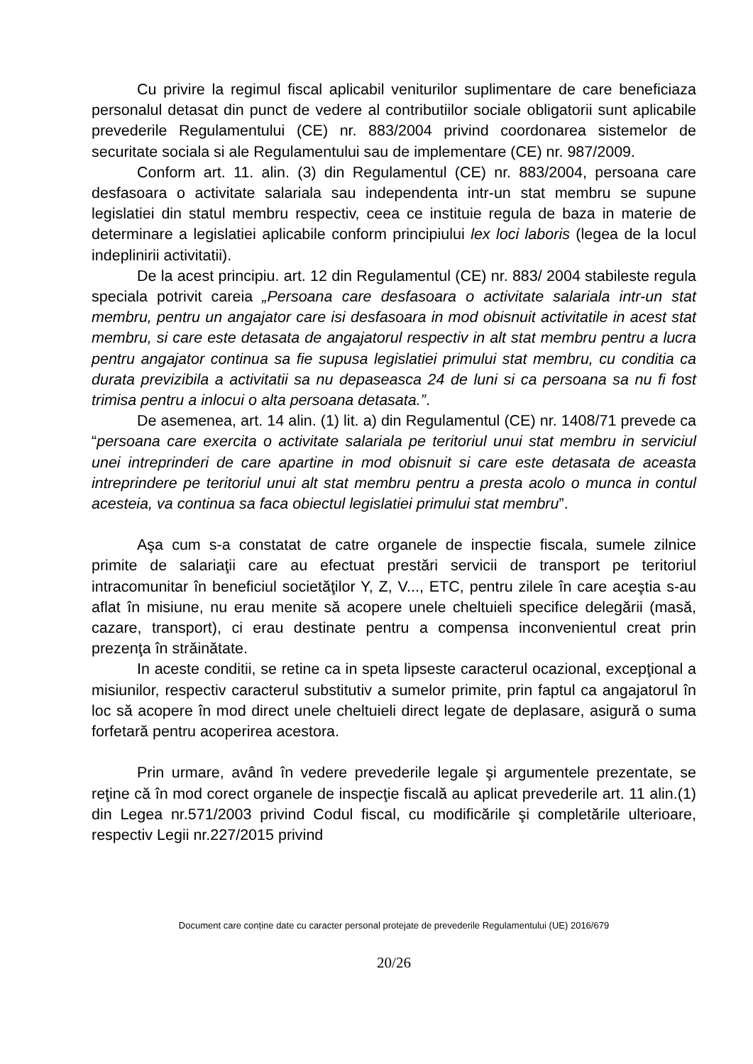Cu privire la regimul fiscal aplicabil veniturilor suplimentare de care beneficiaza personalul detasat din punct de vedere al contributiilor sociale obligatorii sunt aplicabile prevederile Regulamentului (CE) nr. 883/2004 privind coordonarea sistemelor de securitate sociala si ale Regulamentului sau de implementare (CE) nr. 987/2009.
Conform art. 11. alin. (3) din Regulamentul (CE) nr. 883/2004, persoana care desfasoara o activitate salariala sau independenta intr-un stat membru se supune legislatiei din statul membru respectiv, ceea ce instituie regula de baza in materie de determinare a legislatiei aplicabile conform principiului lex loci laboris (legea de la locul indeplinirii activitatii).
De la acest principiu. art. 12 din Regulamentul (CE) nr. 883/ 2004 stabileste regula speciala potrivit careia „Persoana care desfasoara o activitate salariala intr-un stat membru, pentru un angajator care isi desfasoara in mod obisnuit activitatile in acest stat membru, si care este detasata de angajatorul respectiv in alt stat membru pentru a lucra pentru angajator continua sa fie supusa legislatiei primului stat membru, cu conditia ca durata previzibila a activitatii sa nu depaseasca 24 de luni si ca persoana sa nu fi fost trimisa pentru a inlocui o alta persoana detasata.”.
De asemenea, art. 14 alin. (1) lit. a) din Regulamentul (CE) nr. 1408/71 prevede ca “persoana care exercita o activitate salariala pe teritoriul unui stat membru in serviciul unei intreprinderi de care apartine in mod obisnuit si care este detasata de aceasta intreprindere pe teritoriul unui alt stat membru pentru a presta acolo o munca in contul acesteia, va continua sa faca obiectul legislatiei primului stat membru”.
Aşa cum s-a constatat de catre organele de inspectie fiscala, sumele zilnice primite de salariaţii care au efectuat prestări servicii de transport pe teritoriul intracomunitar în beneficiul societăţilor Y, Z, V..., ETC, pentru zilele în care aceştia s-au aflat în misiune, nu erau menite să acopere unele cheltuieli specifice delegării (masă, cazare, transport), ci erau destinate pentru a compensa inconvenientul creat prin prezenţa în străinătate.
In aceste conditii, se retine ca in speta lipseste caracterul ocazional, excepţional a misiunilor, respectiv caracterul substitutiv a sumelor primite, prin faptul ca angajatorul în loc să acopere în mod direct unele cheltuieli direct legate de deplasare, asigură o suma forfetară pentru acoperirea acestora.
Prin urmare, având în vedere prevederile legale şi argumentele prezentate, se reţine că în mod corect organele de inspecţie fiscală au aplicat prevederile art. 11 alin.(1) din Legea nr.571/2003 privind Codul fiscal, cu modificările şi completările ulterioare, respectiv Legii nr.227/2015 privind
Document care conține date cu caracter personal protejate de prevederile Regulamentului (UE) 2016/679
20/26